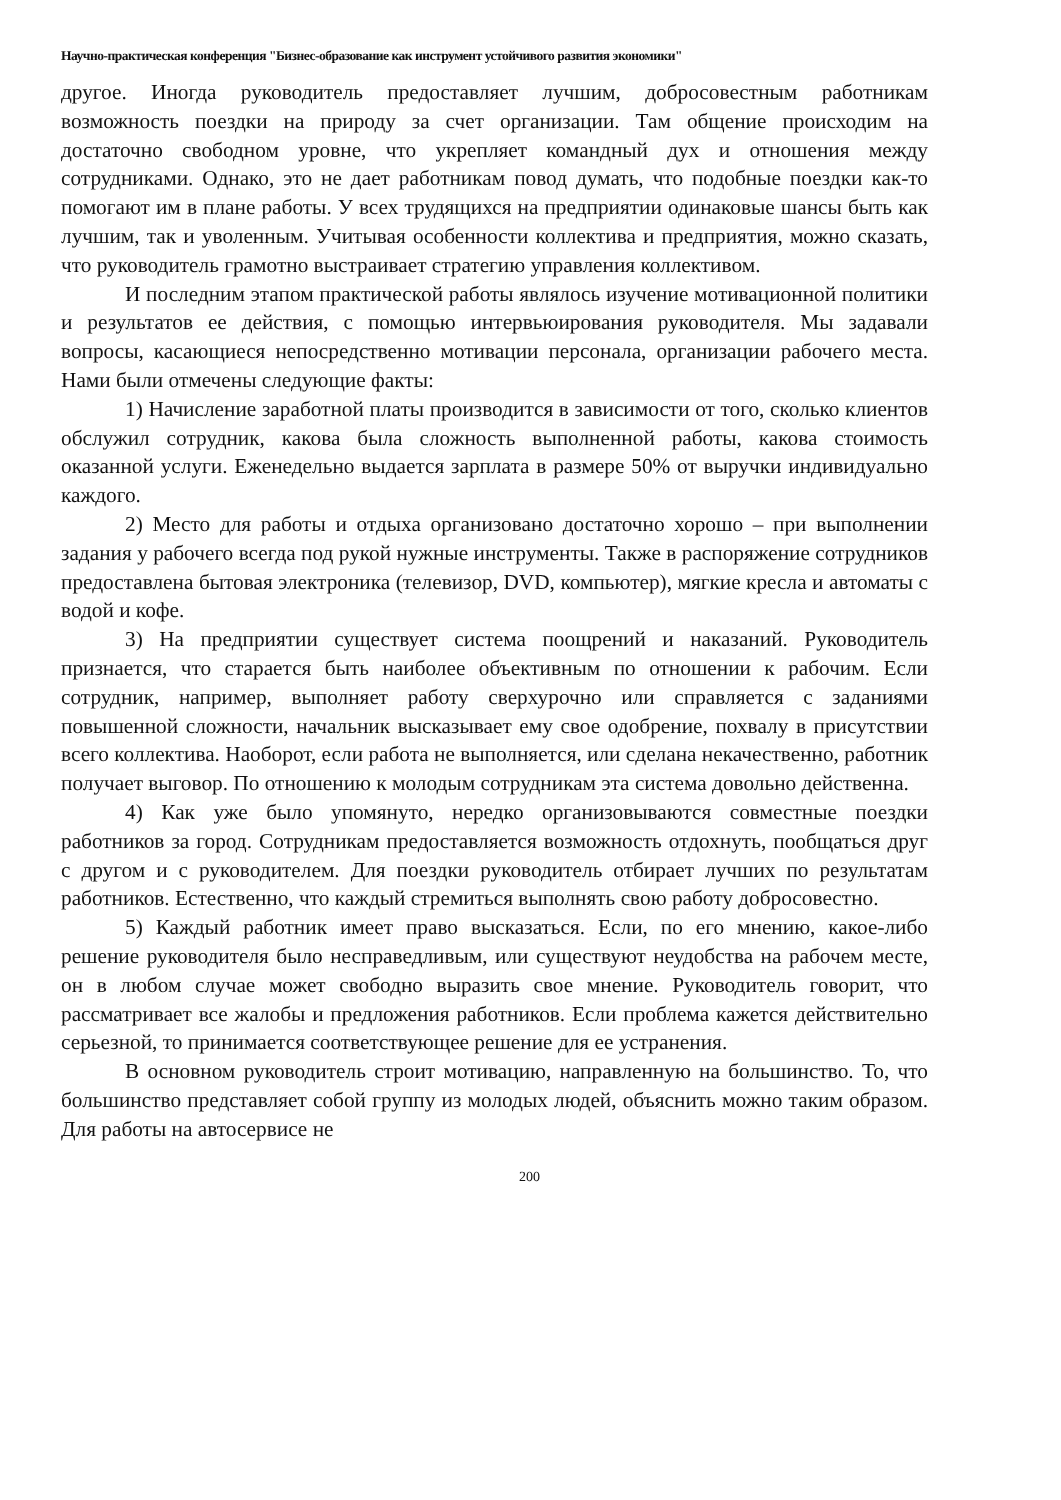Научно-практическая конференция "Бизнес-образование как инструмент устойчивого развития экономики"
другое. Иногда руководитель предоставляет лучшим, добросовестным работникам возможность поездки на природу за счет организации. Там общение происходим на достаточно свободном уровне, что укрепляет командный дух и отношения между сотрудниками. Однако, это не дает работникам повод думать, что подобные поездки как-то помогают им в плане работы. У всех трудящихся на предприятии одинаковые шансы быть как лучшим, так и уволенным. Учитывая особенности коллектива и предприятия, можно сказать, что руководитель грамотно выстраивает стратегию управления коллективом.
И последним этапом практической работы являлось изучение мотивационной политики и результатов ее действия, с помощью интервьюирования руководителя. Мы задавали вопросы, касающиеся непосредственно мотивации персонала, организации рабочего места. Нами были отмечены следующие факты:
1) Начисление заработной платы производится в зависимости от того, сколько клиентов обслужил сотрудник, какова была сложность выполненной работы, какова стоимость оказанной услуги. Еженедельно выдается зарплата в размере 50% от выручки индивидуально каждого.
2) Место для работы и отдыха организовано достаточно хорошо – при выполнении задания у рабочего всегда под рукой нужные инструменты. Также в распоряжение сотрудников предоставлена бытовая электроника (телевизор, DVD, компьютер), мягкие кресла и автоматы с водой и кофе.
3) На предприятии существует система поощрений и наказаний. Руководитель признается, что старается быть наиболее объективным по отношении к рабочим. Если сотрудник, например, выполняет работу сверхурочно или справляется с заданиями повышенной сложности, начальник высказывает ему свое одобрение, похвалу в присутствии всего коллектива. Наоборот, если работа не выполняется, или сделана некачественно, работник получает выговор. По отношению к молодым сотрудникам эта система довольно действенна.
4) Как уже было упомянуто, нередко организовываются совместные поездки работников за город. Сотрудникам предоставляется возможность отдохнуть, пообщаться друг с другом и с руководителем. Для поездки руководитель отбирает лучших по результатам работников. Естественно, что каждый стремиться выполнять свою работу добросовестно.
5) Каждый работник имеет право высказаться. Если, по его мнению, какое-либо решение руководителя было несправедливым, или существуют неудобства на рабочем месте, он в любом случае может свободно выразить свое мнение. Руководитель говорит, что рассматривает все жалобы и предложения работников. Если проблема кажется действительно серьезной, то принимается соответствующее решение для ее устранения.
В основном руководитель строит мотивацию, направленную на большинство. То, что большинство представляет собой группу из молодых людей, объяснить можно таким образом. Для работы на автосервисе не
200